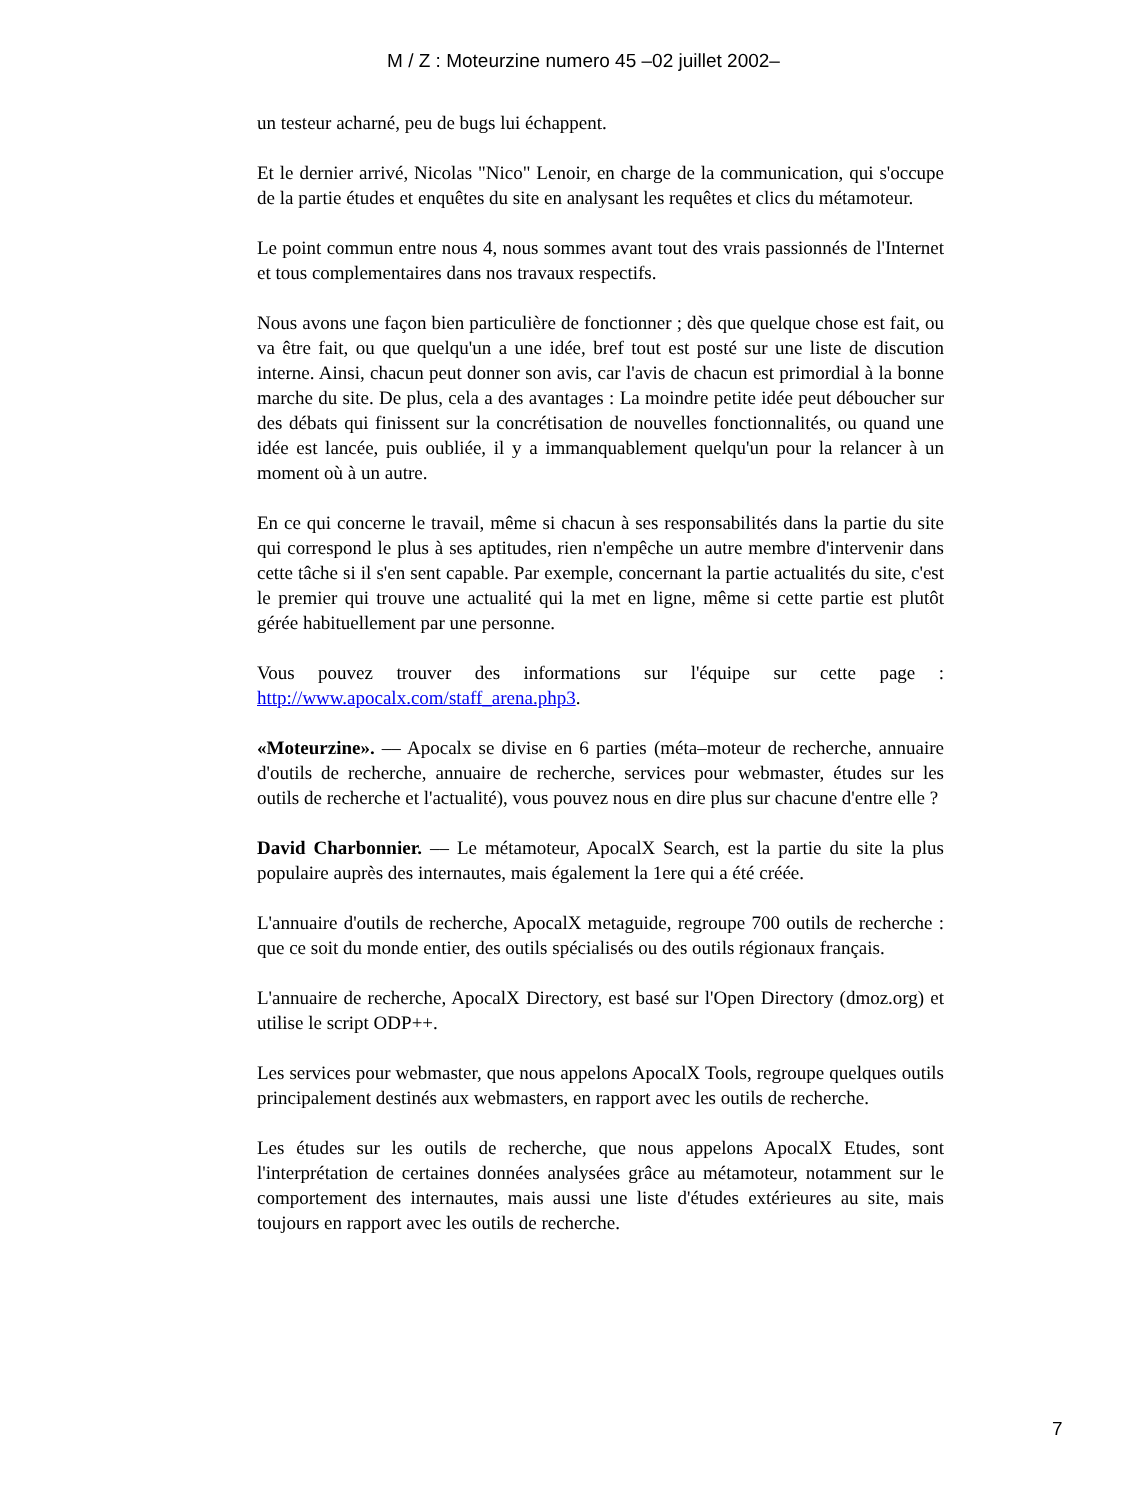M / Z : Moteurzine numero 45 –02 juillet 2002–
un testeur acharné, peu de bugs lui échappent.
Et le dernier arrivé, Nicolas "Nico" Lenoir, en charge de la communication, qui s'occupe de la partie études et enquêtes du site en analysant les requêtes et clics du métamoteur.
Le point commun entre nous 4, nous sommes avant tout des vrais passionnés de l'Internet et tous complementaires dans nos travaux respectifs.
Nous avons une façon bien particulière de fonctionner ; dès que quelque chose est fait, ou va être fait, ou que quelqu'un a une idée, bref tout est posté sur une liste de discution interne. Ainsi, chacun peut donner son avis, car l'avis de chacun est primordial à la bonne marche du site. De plus, cela a des avantages : La moindre petite idée peut déboucher sur des débats qui finissent sur la concrétisation de nouvelles fonctionnalités, ou quand une idée est lancée, puis oubliée, il y a immanquablement quelqu'un pour la relancer à un moment où à un autre.
En ce qui concerne le travail, même si chacun à ses responsabilités dans la partie du site qui correspond le plus à ses aptitudes, rien n'empêche un autre membre d'intervenir dans cette tâche si il s'en sent capable. Par exemple, concernant la partie actualités du site, c'est le premier qui trouve une actualité qui la met en ligne, même si cette partie est plutôt gérée habituellement par une personne.
Vous pouvez trouver des informations sur l'équipe sur cette page : http://www.apocalx.com/staff_arena.php3.
«Moteurzine». –– Apocalx se divise en 6 parties (méta–moteur de recherche, annuaire d'outils de recherche, annuaire de recherche, services pour webmaster, études sur les outils de recherche et l'actualité), vous pouvez nous en dire plus sur chacune d'entre elle ?
David Charbonnier. –– Le métamoteur, ApocalX Search, est la partie du site la plus populaire auprès des internautes, mais également la 1ere qui a été créée.
L'annuaire d'outils de recherche, ApocalX metaguide, regroupe 700 outils de recherche : que ce soit du monde entier, des outils spécialisés ou des outils régionaux français.
L'annuaire de recherche, ApocalX Directory, est basé sur l'Open Directory (dmoz.org) et utilise le script ODP++.
Les services pour webmaster, que nous appelons ApocalX Tools, regroupe quelques outils principalement destinés aux webmasters, en rapport avec les outils de recherche.
Les études sur les outils de recherche, que nous appelons ApocalX Etudes, sont l'interprétation de certaines données analysées grâce au métamoteur, notamment sur le comportement des internautes, mais aussi une liste d'études extérieures au site, mais toujours en rapport avec les outils de recherche.
7